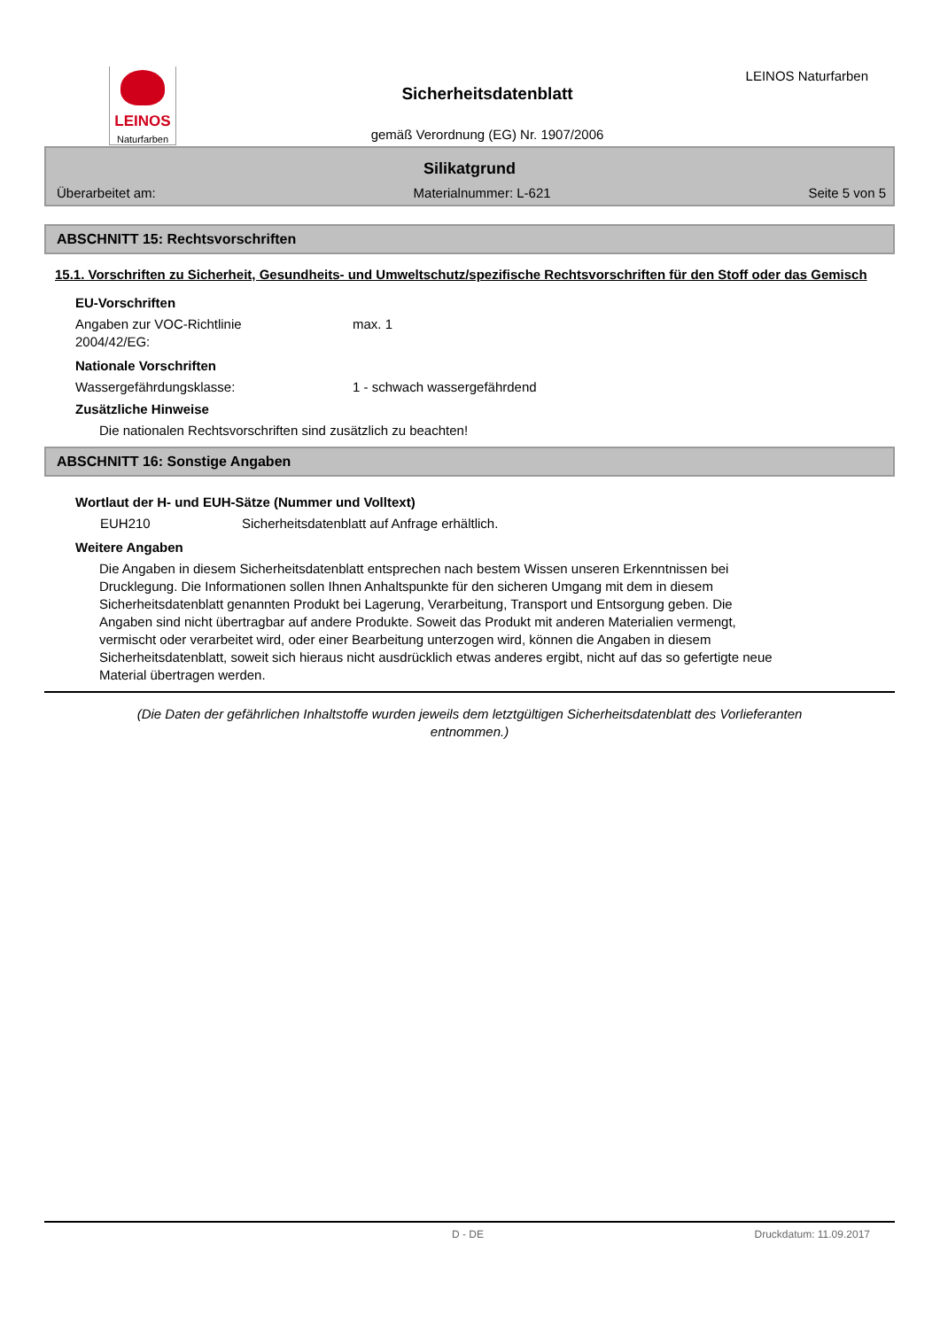LEINOS
Naturfarben
Sicherheitsdatenblatt
gemäß Verordnung (EG) Nr. 1907/2006
LEINOS Naturfarben
Silikatgrund
Überarbeitet am: Materialnummer: L-621 Seite 5 von 5
ABSCHNITT 15: Rechtsvorschriften
15.1. Vorschriften zu Sicherheit, Gesundheits- und Umweltschutz/spezifische Rechtsvorschriften für den Stoff oder das Gemisch
EU-Vorschriften
Angaben zur VOC-Richtlinie
2004/42/EG:
max. 1
Nationale Vorschriften
Wassergefährdungsklasse: 1 - schwach wassergefährdend
Zusätzliche Hinweise
Die nationalen Rechtsvorschriften sind zusätzlich zu beachten!
ABSCHNITT 16: Sonstige Angaben
Wortlaut der H- und EUH-Sätze (Nummer und Volltext)
EUH210 Sicherheitsdatenblatt auf Anfrage erhältlich.
Weitere Angaben
Die Angaben in diesem Sicherheitsdatenblatt entsprechen nach bestem Wissen unseren Erkenntnissen bei Drucklegung. Die Informationen sollen Ihnen Anhaltspunkte für den sicheren Umgang mit dem in diesem Sicherheitsdatenblatt genannten Produkt bei Lagerung, Verarbeitung, Transport und Entsorgung geben. Die Angaben sind nicht übertragbar auf andere Produkte. Soweit das Produkt mit anderen Materialien vermengt, vermischt oder verarbeitet wird, oder einer Bearbeitung unterzogen wird, können die Angaben in diesem Sicherheitsdatenblatt, soweit sich hieraus nicht ausdrücklich etwas anderes ergibt, nicht auf das so gefertigte neue Material übertragen werden.
(Die Daten der gefährlichen Inhaltstoffe wurden jeweils dem letztgültigen Sicherheitsdatenblatt des Vorlieferanten entnommen.)
D - DE Druckdatum: 11.09.2017